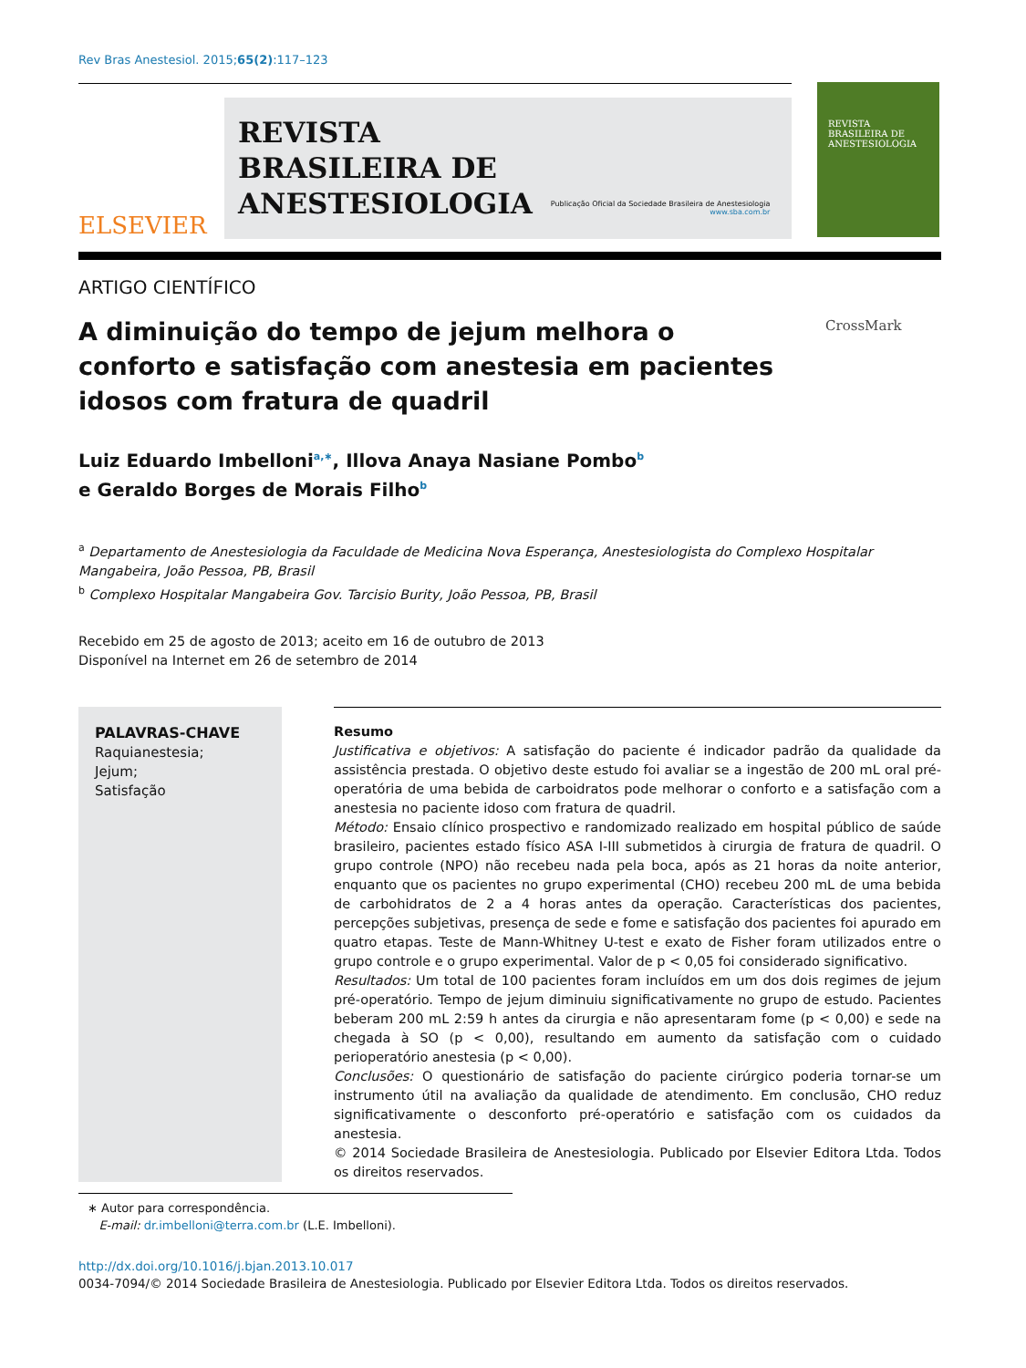Rev Bras Anestesiol. 2015;65(2):117–123
ELSEVIER
REVISTA
BRASILEIRA DE
ANESTESIOLOGIA
Publicação Oficial da Sociedade Brasileira de Anestesiologia
www.sba.com.br
REVISTA
BRASILEIRA DE
ANESTESIOLOGIA
ARTIGO CIENTÍFICO
A diminuição do tempo de jejum melhora o conforto e satisfação com anestesia em pacientes idosos com fratura de quadril
CrossMark
Luiz Eduardo Imbelloni<sup>a,∗</sup>, Illova Anaya Nasiane Pombo<sup>b</sup>
e Geraldo Borges de Morais Filho<sup>b</sup>
<sup>a</sup> Departamento de Anestesiologia da Faculdade de Medicina Nova Esperança, Anestesiologista do Complexo Hospitalar Mangabeira, João Pessoa, PB, Brasil
<sup>b</sup> Complexo Hospitalar Mangabeira Gov. Tarcisio Burity, João Pessoa, PB, Brasil
Recebido em 25 de agosto de 2013; aceito em 16 de outubro de 2013
Disponível na Internet em 26 de setembro de 2014
PALAVRAS-CHAVE
Raquianestesia;
Jejum;
Satisfação
Resumo
Justificativa e objetivos: A satisfação do paciente é indicador padrão da qualidade da assistência prestada. O objetivo deste estudo foi avaliar se a ingestão de 200 mL oral pré-operatória de uma bebida de carboidratos pode melhorar o conforto e a satisfação com a anestesia no paciente idoso com fratura de quadril.
Método: Ensaio clínico prospectivo e randomizado realizado em hospital público de saúde brasileiro, pacientes estado físico ASA I-III submetidos à cirurgia de fratura de quadril. O grupo controle (NPO) não recebeu nada pela boca, após as 21 horas da noite anterior, enquanto que os pacientes no grupo experimental (CHO) recebeu 200 mL de uma bebida de carbohidratos de 2 a 4 horas antes da operação. Características dos pacientes, percepções subjetivas, presença de sede e fome e satisfação dos pacientes foi apurado em quatro etapas. Teste de Mann-Whitney U-test e exato de Fisher foram utilizados entre o grupo controle e o grupo experimental. Valor de p < 0,05 foi considerado significativo.
Resultados: Um total de 100 pacientes foram incluídos em um dos dois regimes de jejum pré-operatório. Tempo de jejum diminuiu significativamente no grupo de estudo. Pacientes beberam 200 mL 2:59 h antes da cirurgia e não apresentaram fome (p < 0,00) e sede na chegada à SO (p < 0,00), resultando em aumento da satisfação com o cuidado perioperatório anestesia (p < 0,00).
Conclusões: O questionário de satisfação do paciente cirúrgico poderia tornar-se um instrumento útil na avaliação da qualidade de atendimento. Em conclusão, CHO reduz significativamente o desconforto pré-operatório e satisfação com os cuidados da anestesia.
© 2014 Sociedade Brasileira de Anestesiologia. Publicado por Elsevier Editora Ltda. Todos os direitos reservados.
∗ Autor para correspondência.
E-mail: dr.imbelloni@terra.com.br (L.E. Imbelloni).
http://dx.doi.org/10.1016/j.bjan.2013.10.017
0034-7094/© 2014 Sociedade Brasileira de Anestesiologia. Publicado por Elsevier Editora Ltda. Todos os direitos reservados.